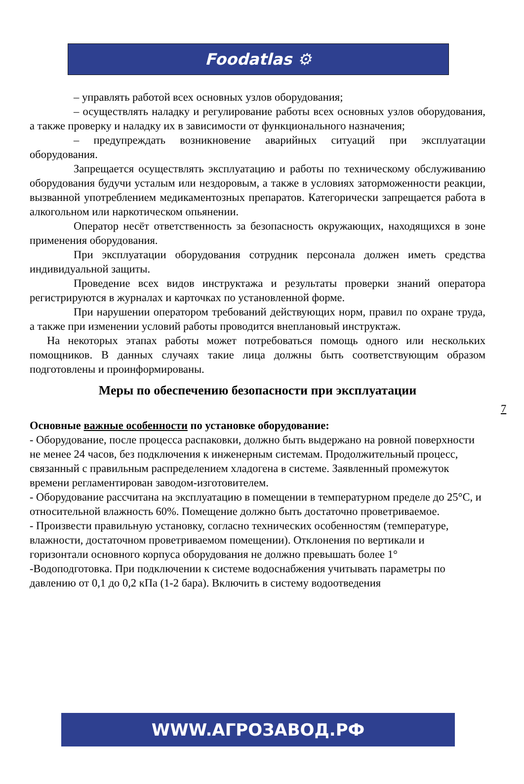Foodatlas ⚙
– управлять работой всех основных узлов оборудования;
– осуществлять наладку и регулирование работы всех основных узлов оборудования, а также проверку и наладку их в зависимости от функционального назначения;
– предупреждать возникновение аварийных ситуаций при эксплуатации оборудования.
Запрещается осуществлять эксплуатацию и работы по техническому обслуживанию оборудования будучи усталым или нездоровым, а также в условиях заторможенности реакции, вызванной употреблением медикаментозных препаратов. Категорически запрещается работа в алкогольном или наркотическом опьянении.
Оператор несёт ответственность за безопасность окружающих, находящихся в зоне применения оборудования.
При эксплуатации оборудования сотрудник персонала должен иметь средства индивидуальной защиты.
Проведение всех видов инструктажа и результаты проверки знаний оператора регистрируются в журналах и карточках по установленной форме.
При нарушении оператором требований действующих норм, правил по охране труда, а также при изменении условий работы проводится внеплановый инструктаж.
На некоторых этапах работы может потребоваться помощь одного или нескольких помощников. В данных случаях такие лица должны быть соответствующим образом подготовлены и проинформированы.
Меры по обеспечению безопасности при эксплуатации
Основные важные особенности по установке оборудование:
- Оборудование, после процесса распаковки, должно быть выдержано на ровной поверхности не менее 24 часов, без подключения к инженерным системам. Продолжительный процесс, связанный с правильным распределением хладогена в системе. Заявленный промежуток времени регламентирован заводом-изготовителем.
- Оборудование рассчитана на эксплуатацию в помещении в температурном пределе до 25°С, и относительной влажность 60%. Помещение должно быть достаточно проветриваемое.
- Произвести правильную установку, согласно технических особенностям (температуре, влажности, достаточном проветриваемом помещении). Отклонения по вертикали и горизонтали основного корпуса оборудования не должно превышать более 1°
-Водоподготовка. При подключении к системе водоснабжения учитывать параметры по давлению от 0,1 до 0,2 кПа (1-2 бара). Включить в систему водоотведения
7
WWW.АГРОЗАВОД.РФ